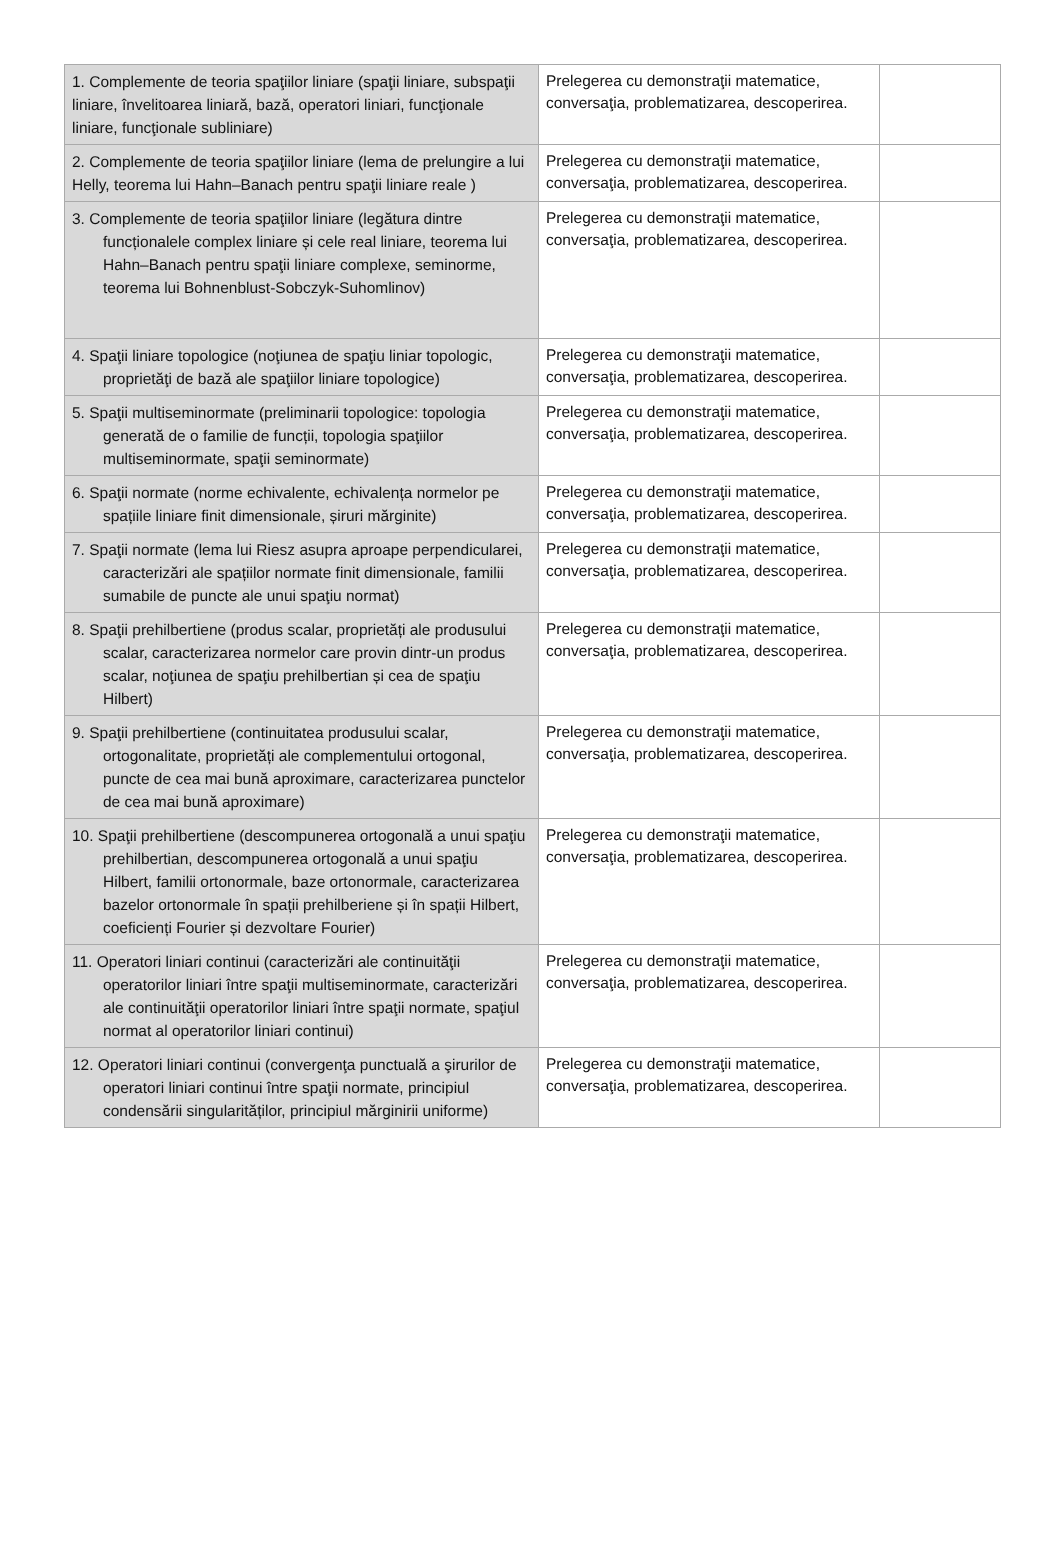| 1. Complemente de teoria spaţiilor liniare (spaţii liniare, subspaţii liniare, învelitoarea liniară, bază, operatori liniari, funcţionale liniare, funcţionale subliniare) | Prelegerea cu demonstraţii matematice, conversaţia, problematizarea, descoperirea. | |
| 2. Complemente de teoria spaţiilor liniare (lema de prelungire a lui Helly, teorema lui Hahn–Banach pentru spaţii liniare reale ) | Prelegerea cu demonstraţii matematice, conversaţia, problematizarea, descoperirea. | |
| 3. Complemente de teoria spaţiilor liniare (legătura dintre funcționalele complex liniare și cele real liniare, teorema lui Hahn–Banach pentru spaţii liniare complexe, seminorme, teorema lui Bohnenblust-Sobczyk-Suhomlinov) | Prelegerea cu demonstraţii matematice, conversaţia, problematizarea, descoperirea. | |
| 4. Spaţii liniare topologice (noţiunea de spaţiu liniar topologic, proprietăţi de bază ale spaţiilor liniare topologice) | Prelegerea cu demonstraţii matematice, conversaţia, problematizarea, descoperirea. | |
| 5. Spaţii multiseminormate (preliminarii topologice: topologia generată de o familie de funcții, topologia spaţiilor multiseminormate, spaţii seminormate) | Prelegerea cu demonstraţii matematice, conversaţia, problematizarea, descoperirea. | |
| 6. Spaţii normate (norme echivalente, echivalența normelor pe spațiile liniare finit dimensionale, șiruri mărginite) | Prelegerea cu demonstraţii matematice, conversaţia, problematizarea, descoperirea. | |
| 7. Spaţii normate (lema lui Riesz asupra aproape perpendicularei, caracterizări ale spațiilor normate finit dimensionale, familii sumabile de puncte ale unui spaţiu normat) | Prelegerea cu demonstraţii matematice, conversaţia, problematizarea, descoperirea. | |
| 8. Spaţii prehilbertiene (produs scalar, proprietăți ale produsului scalar, caracterizarea normelor care provin dintr-un produs scalar, noţiunea de spaţiu prehilbertian și cea de spaţiu Hilbert) | Prelegerea cu demonstraţii matematice, conversaţia, problematizarea, descoperirea. | |
| 9. Spaţii prehilbertiene (continuitatea produsului scalar, ortogonalitate, proprietăți ale complementului ortogonal, puncte de cea mai bună aproximare, caracterizarea punctelor de cea mai bună aproximare) | Prelegerea cu demonstraţii matematice, conversaţia, problematizarea, descoperirea. | |
| 10. Spaţii prehilbertiene (descompunerea ortogonală a unui spaţiu prehilbertian, descompunerea ortogonală a unui spaţiu Hilbert, familii ortonormale, baze ortonormale, caracterizarea bazelor ortonormale în spații prehilberiene și în spații Hilbert, coeficienți Fourier și dezvoltare Fourier) | Prelegerea cu demonstraţii matematice, conversaţia, problematizarea, descoperirea. | |
| 11. Operatori liniari continui (caracterizări ale continuităţii operatorilor liniari între spaţii multiseminormate, caracterizări ale continuităţii operatorilor liniari între spaţii normate, spaţiul normat al operatorilor liniari continui) | Prelegerea cu demonstraţii matematice, conversaţia, problematizarea, descoperirea. | |
| 12. Operatori liniari continui (convergenţa punctuală a şirurilor de operatori liniari continui între spaţii normate, principiul condensării singularităților, principiul mărginirii uniforme) | Prelegerea cu demonstraţii matematice, conversaţia, problematizarea, descoperirea. | |